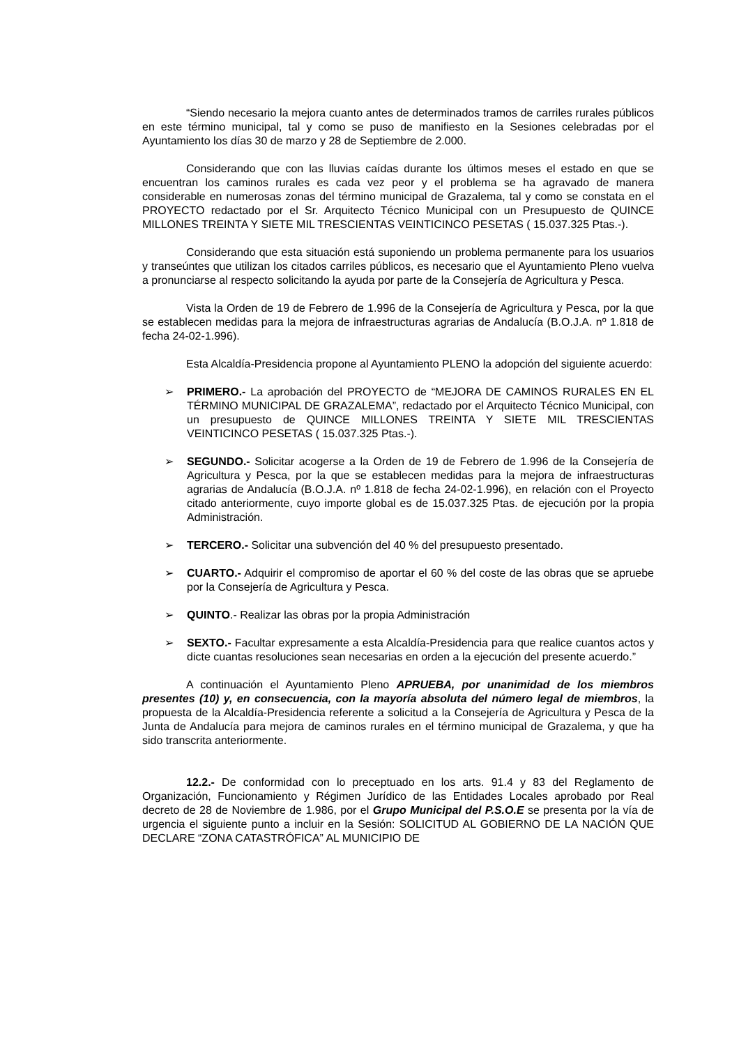“Siendo necesario la mejora cuanto antes de determinados tramos de carriles rurales públicos en este término municipal, tal y como se puso de manifiesto en la Sesiones celebradas por el Ayuntamiento los días 30 de marzo y 28 de Septiembre de 2.000.
Considerando que con las lluvias caídas durante los últimos meses el estado en que se encuentran los caminos rurales es cada vez peor y el problema se ha agravado de manera considerable en numerosas zonas del término municipal de Grazalema, tal y como se constata en el PROYECTO redactado por el Sr. Arquitecto Técnico Municipal con un Presupuesto de QUINCE MILLONES TREINTA Y SIETE MIL TRESCIENTAS VEINTICINCO PESETAS ( 15.037.325 Ptas.-).
Considerando que esta situación está suponiendo un problema permanente para los usuarios y transeúntes que utilizan los citados carriles públicos, es necesario que el Ayuntamiento Pleno vuelva a pronunciarse al respecto solicitando la ayuda por parte de la Consejería de Agricultura y Pesca.
Vista la Orden de 19 de Febrero de 1.996 de la Consejería de Agricultura y Pesca, por la que se establecen medidas para la mejora de infraestructuras agrarias de Andalucía (B.O.J.A. nº 1.818 de fecha 24-02-1.996).
Esta Alcaldía-Presidencia propone al Ayuntamiento PLENO la adopción del siguiente acuerdo:
➢ PRIMERO.- La aprobación del PROYECTO de “MEJORA DE CAMINOS RURALES EN EL TÉRMINO MUNICIPAL DE GRAZALEMA”, redactado por el Arquitecto Técnico Municipal, con un presupuesto de QUINCE MILLONES TREINTA Y SIETE MIL TRESCIENTAS VEINTICINCO PESETAS ( 15.037.325 Ptas.-).
➢ SEGUNDO.- Solicitar acogerse a la Orden de 19 de Febrero de 1.996 de la Consejería de Agricultura y Pesca, por la que se establecen medidas para la mejora de infraestructuras agrarias de Andalucía (B.O.J.A. nº 1.818 de fecha 24-02-1.996), en relación con el Proyecto citado anteriormente, cuyo importe global es de 15.037.325 Ptas. de ejecución por la propia Administración.
➢ TERCERO.- Solicitar una subvención del 40 % del presupuesto presentado.
➢ CUARTO.- Adquirir el compromiso de aportar el 60 % del coste de las obras que se apruebe por la Consejería de Agricultura y Pesca.
➢ QUINTO.- Realizar las obras por la propia Administración
➢ SEXTO.- Facultar expresamente a esta Alcaldía-Presidencia para que realice cuantos actos y dicte cuantas resoluciones sean necesarias en orden a la ejecución del presente acuerdo.”
A continuación el Ayuntamiento Pleno APRUEBA, por unanimidad de los miembros presentes (10) y, en consecuencia, con la mayoría absoluta del número legal de miembros, la propuesta de la Alcaldía-Presidencia referente a solicitud a la Consejería de Agricultura y Pesca de la Junta de Andalucía para mejora de caminos rurales en el término municipal de Grazalema, y que ha sido transcrita anteriormente.
12.2.- De conformidad con lo preceptuado en los arts. 91.4 y 83 del Reglamento de Organización, Funcionamiento y Régimen Jurídico de las Entidades Locales aprobado por Real decreto de 28 de Noviembre de 1.986, por el Grupo Municipal del P.S.O.E se presenta por la vía de urgencia el siguiente punto a incluir en la Sesión: SOLICITUD AL GOBIERNO DE LA NACIÓN QUE DECLARE “ZONA CATASTRÓFICA” AL MUNICIPIO DE